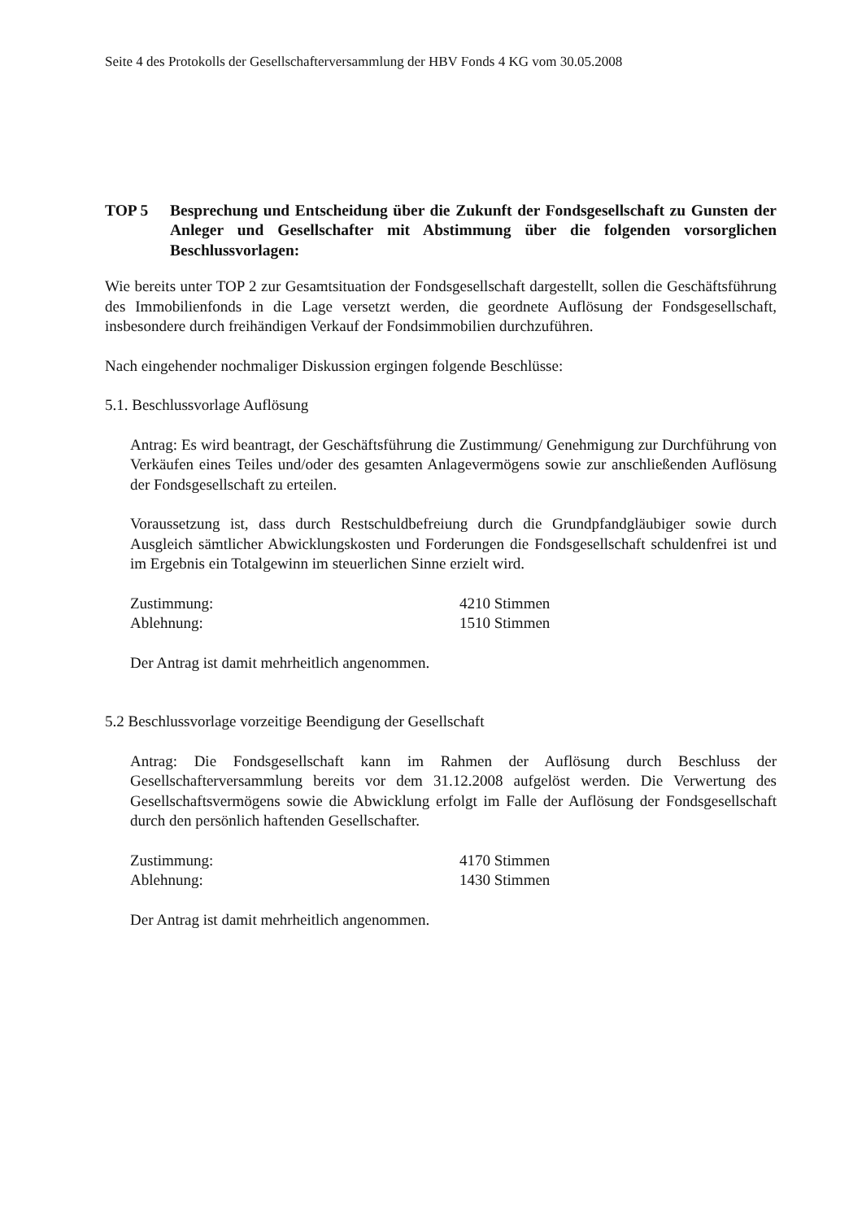Seite 4 des Protokolls der Gesellschafterversammlung der HBV Fonds 4 KG vom 30.05.2008
TOP 5 Besprechung und Entscheidung über die Zukunft der Fondsgesellschaft zu Gunsten der Anleger und Gesellschafter mit Abstimmung über die folgenden vorsorglichen Beschlussvorlagen:
Wie bereits unter TOP 2 zur Gesamtsituation der Fondsgesellschaft dargestellt, sollen die Geschäftsführung des Immobilienfonds in die Lage versetzt werden, die geordnete Auflösung der Fondsgesellschaft, insbesondere durch freihändigen Verkauf der Fondsimmobilien durchzuführen.
Nach eingehender nochmaliger Diskussion ergingen folgende Beschlüsse:
5.1. Beschlussvorlage Auflösung
Antrag: Es wird beantragt, der Geschäftsführung die Zustimmung/ Genehmigung zur Durchführung von Verkäufen eines Teiles und/oder des gesamten Anlagevermögens sowie zur anschließenden Auflösung der Fondsgesellschaft zu erteilen.
Voraussetzung ist, dass durch Restschuldbefreiung durch die Grundpfandgläubiger sowie durch Ausgleich sämtlicher Abwicklungskosten und Forderungen die Fondsgesellschaft schuldenfrei ist und im Ergebnis ein Totalgewinn im steuerlichen Sinne erzielt wird.
Zustimmung: 4210 Stimmen
Ablehnung: 1510 Stimmen
Der Antrag ist damit mehrheitlich angenommen.
5.2 Beschlussvorlage vorzeitige Beendigung der Gesellschaft
Antrag: Die Fondsgesellschaft kann im Rahmen der Auflösung durch Beschluss der Gesellschafterversammlung bereits vor dem 31.12.2008 aufgelöst werden. Die Verwertung des Gesellschaftsvermögens sowie die Abwicklung erfolgt im Falle der Auflösung der Fondsgesellschaft durch den persönlich haftenden Gesellschafter.
Zustimmung: 4170 Stimmen
Ablehnung: 1430 Stimmen
Der Antrag ist damit mehrheitlich angenommen.